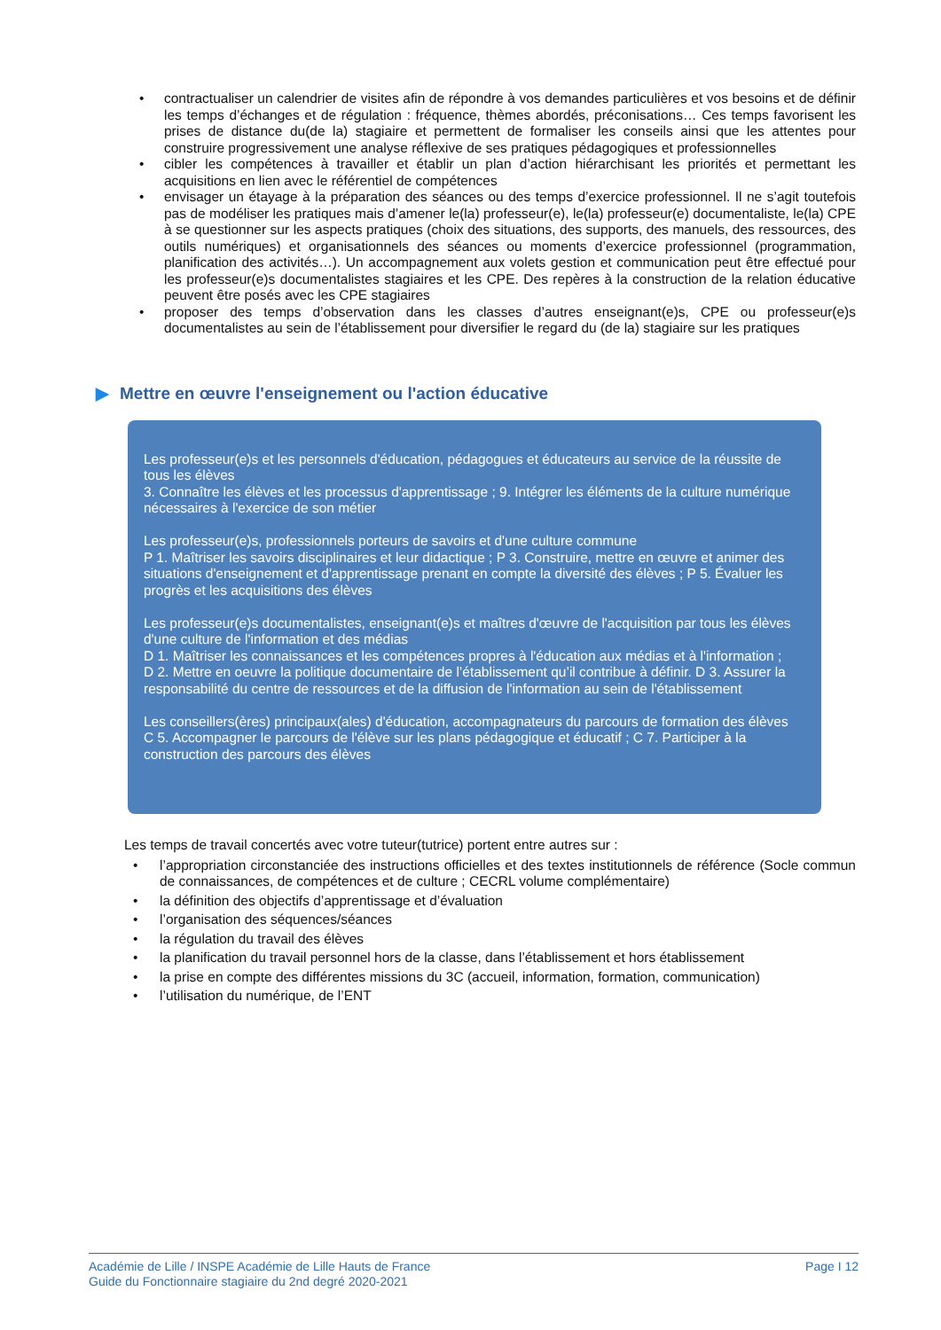• contractualiser un calendrier de visites afin de répondre à vos demandes particulières et vos besoins et de définir les temps d’échanges et de régulation : fréquence, thèmes abordés, préconisations… Ces temps favorisent les prises de distance du(de la) stagiaire et permettent de formaliser les conseils ainsi que les attentes pour construire progressivement une analyse réflexive de ses pratiques pédagogiques et professionnelles
• cibler les compétences à travailler et établir un plan d’action hiérarchisant les priorités et permettant les acquisitions en lien avec le référentiel de compétences
• envisager un étayage à la préparation des séances ou des temps d’exercice professionnel. Il ne s’agit toutefois pas de modéliser les pratiques mais d’amener le(la) professeur(e), le(la) professeur(e) documentaliste, le(la) CPE à se questionner sur les aspects pratiques (choix des situations, des supports, des manuels, des ressources, des outils numériques) et organisationnels des séances ou moments d’exercice professionnel (programmation, planification des activités…). Un accompagnement aux volets gestion et communication peut être effectué pour les professeur(e)s documentalistes stagiaires et les CPE. Des repères à la construction de la relation éducative peuvent être posés avec les CPE stagiaires
• proposer des temps d’observation dans les classes d’autres enseignant(e)s, CPE ou professeur(e)s documentalistes au sein de l’établissement pour diversifier le regard du (de la) stagiaire sur les pratiques
▶ Mettre en œuvre l'enseignement ou l'action éducative
Les professeur(e)s et les personnels d'éducation, pédagogues et éducateurs au service de la réussite de tous les élèves
3. Connaître les élèves et les processus d'apprentissage ; 9. Intégrer les éléments de la culture numérique nécessaires à l'exercice de son métier
Les professeur(e)s, professionnels porteurs de savoirs et d'une culture commune
P 1. Maîtriser les savoirs disciplinaires et leur didactique ; P 3. Construire, mettre en œuvre et animer des situations d'enseignement et d'apprentissage prenant en compte la diversité des élèves ; P 5. Évaluer les progrès et les acquisitions des élèves
Les professeur(e)s documentalistes, enseignant(e)s et maîtres d'œuvre de l'acquisition par tous les élèves d'une culture de l'information et des médias
D 1. Maîtriser les connaissances et les compétences propres à l'éducation aux médias et à l'information ;
D 2. Mettre en oeuvre la politique documentaire de l’établissement qu’il contribue à définir. D 3. Assurer la responsabilité du centre de ressources et de la diffusion de l'information au sein de l'établissement
Les conseillers(ères) principaux(ales) d'éducation, accompagnateurs du parcours de formation des élèves
C 5. Accompagner le parcours de l'élève sur les plans pédagogique et éducatif ; C 7. Participer à la construction des parcours des élèves
Les temps de travail concertés avec votre tuteur(tutrice) portent entre autres sur :
• l’appropriation circonstanciée des instructions officielles et des textes institutionnels de référence (Socle commun de connaissances, de compétences et de culture ; CECRL volume complémentaire)
• la définition des objectifs d’apprentissage et d’évaluation
• l’organisation des séquences/séances
• la régulation du travail des élèves
• la planification du travail personnel hors de la classe, dans l’établissement et hors établissement
• la prise en compte des différentes missions du 3C (accueil, information, formation, communication)
• l’utilisation du numérique, de l’ENT
Académie de Lille / INSPE Académie de Lille Hauts de France
Guide du Fonctionnaire stagiaire du 2nd degré 2020-2021
Page I 12